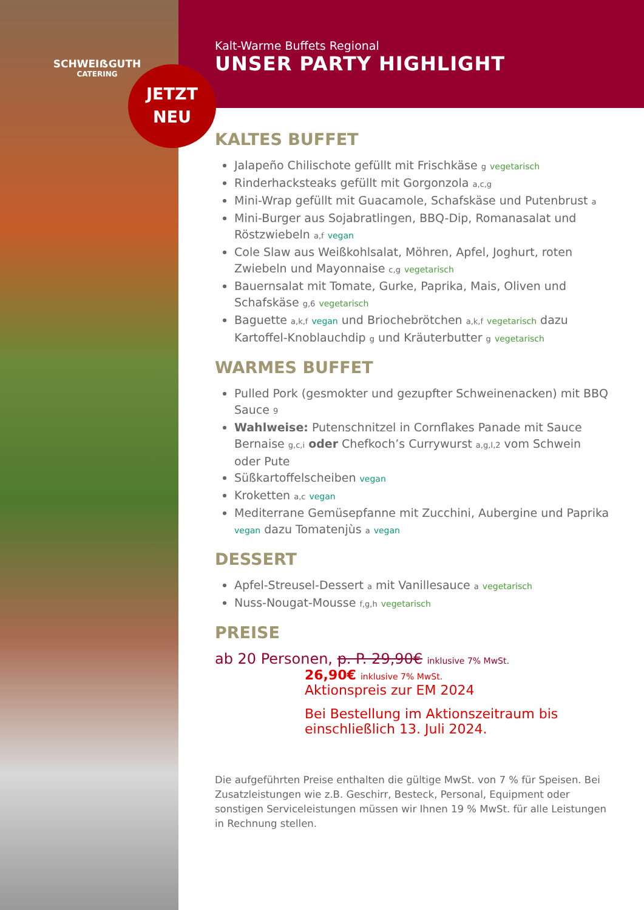SCHWEIẞGUTH
CATERING
JETZT
NEU
Kalt-Warme Buffets Regional
UNSER PARTY HIGHLIGHT
KALTES BUFFET
Jalapeño Chilischote gefüllt mit Frischkäse g vegetarisch
Rinderhacksteaks gefüllt mit Gorgonzola a,c,g
Mini-Wrap gefüllt mit Guacamole, Schafskäse und Putenbrust a
Mini-Burger aus Sojabratlingen, BBQ-Dip, Romanasalat und Röstzwiebeln a,f vegan
Cole Slaw aus Weißkohlsalat, Möhren, Apfel, Joghurt, roten Zwiebeln und Mayonnaise c,g vegetarisch
Bauernsalat mit Tomate, Gurke, Paprika, Mais, Oliven und Schafskäse g,6 vegetarisch
Baguette a,k,f vegan und Briochebrötchen a,k,f vegetarisch dazu Kartoffel-Knoblauchdip g und Kräuterbutter g vegetarisch
WARMES BUFFET
Pulled Pork (gesmokter und gezupfter Schweinenacken) mit BBQ Sauce 9
Wahlweise: Putenschnitzel in Cornflakes Panade mit Sauce Bernaise g,c,i oder Chefkoch’s Currywurst a,g,I,2 vom Schwein oder Pute
Süßkartoffelscheiben vegan
Kroketten a,c vegan
Mediterrane Gemüsepfanne mit Zucchini, Aubergine und Paprika vegan dazu Tomatenjùs a vegan
DESSERT
Apfel-Streusel-Dessert a mit Vanillesauce a vegetarisch
Nuss-Nougat-Mousse f,g,h vegetarisch
PREISE
ab 20 Personen, p. P. 29,90€ inklusive 7% MwSt.
26,90€ inklusive 7% MwSt.
Aktionspreis zur EM 2024
Bei Bestellung im Aktionszeitraum bis einschließlich 13. Juli 2024.
Die aufgeführten Preise enthalten die gültige MwSt. von 7 % für Speisen. Bei Zusatzleistungen wie z.B. Geschirr, Besteck, Personal, Equipment oder sonstigen Serviceleistungen müssen wir Ihnen 19 % MwSt. für alle Leistungen in Rechnung stellen.